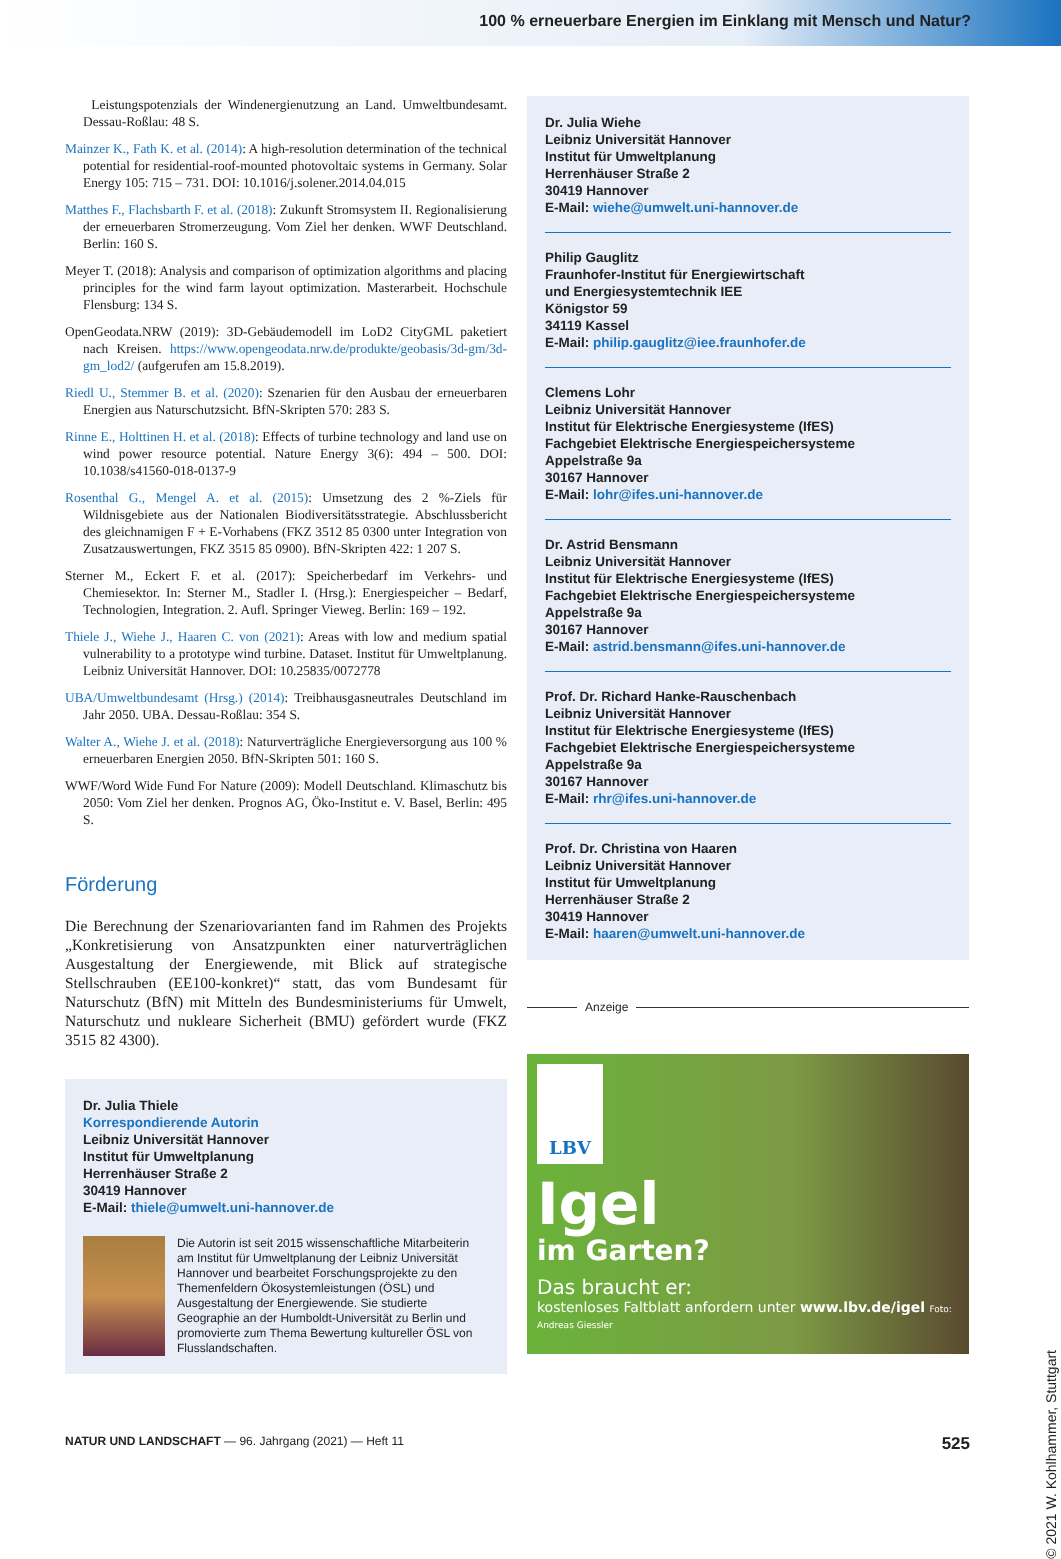100 % erneuerbare Energien im Einklang mit Mensch und Natur?
Leistungspotenzials der Windenergienutzung an Land. Umweltbundesamt. Dessau-Roßlau: 48 S.
Mainzer K., Fath K. et al. (2014): A high-resolution determination of the technical potential for residential-roof-mounted photovoltaic systems in Germany. Solar Energy 105: 715 – 731. DOI: 10.1016/j.solener.2014.04.015
Matthes F., Flachsbarth F. et al. (2018): Zukunft Stromsystem II. Regionalisierung der erneuerbaren Stromerzeugung. Vom Ziel her denken. WWF Deutschland. Berlin: 160 S.
Meyer T. (2018): Analysis and comparison of optimization algorithms and placing principles for the wind farm layout optimization. Masterarbeit. Hochschule Flensburg: 134 S.
OpenGeodata.NRW (2019): 3D-Gebäudemodell im LoD2 CityGML paketiert nach Kreisen. https://www.opengeodata.nrw.de/produkte/geobasis/3d-gm/3d-gm_lod2/ (aufgerufen am 15.8.2019).
Riedl U., Stemmer B. et al. (2020): Szenarien für den Ausbau der erneuerbaren Energien aus Naturschutzsicht. BfN-Skripten 570: 283 S.
Rinne E., Holttinen H. et al. (2018): Effects of turbine technology and land use on wind power resource potential. Nature Energy 3(6): 494 – 500. DOI: 10.1038/s41560-018-0137-9
Rosenthal G., Mengel A. et al. (2015): Umsetzung des 2 %-Ziels für Wildnisgebiete aus der Nationalen Biodiversitätsstrategie. Abschlussbericht des gleichnamigen F + E-Vorhabens (FKZ 3512 85 0300 unter Integration von Zusatzauswertungen, FKZ 3515 85 0900). BfN-Skripten 422: 1 207 S.
Sterner M., Eckert F. et al. (2017): Speicherbedarf im Verkehrs- und Chemiesektor. In: Sterner M., Stadler I. (Hrsg.): Energiespeicher – Bedarf, Technologien, Integration. 2. Aufl. Springer Vieweg. Berlin: 169 – 192.
Thiele J., Wiehe J., Haaren C. von (2021): Areas with low and medium spatial vulnerability to a prototype wind turbine. Dataset. Institut für Umweltplanung. Leibniz Universität Hannover. DOI: 10.25835/0072778
UBA/Umweltbundesamt (Hrsg.) (2014): Treibhausgasneutrales Deutschland im Jahr 2050. UBA. Dessau-Roßlau: 354 S.
Walter A., Wiehe J. et al. (2018): Naturverträgliche Energieversorgung aus 100 % erneuerbaren Energien 2050. BfN-Skripten 501: 160 S.
WWF/Word Wide Fund For Nature (2009): Modell Deutschland. Klimaschutz bis 2050: Vom Ziel her denken. Prognos AG, Öko-Institut e. V. Basel, Berlin: 495 S.
Förderung
Die Berechnung der Szenariovarianten fand im Rahmen des Projekts „Konkretisierung von Ansatzpunkten einer naturverträglichen Ausgestaltung der Energiewende, mit Blick auf strategische Stellschrauben (EE100-konkret)“ statt, das vom Bundesamt für Naturschutz (BfN) mit Mitteln des Bundesministeriums für Umwelt, Naturschutz und nukleare Sicherheit (BMU) gefördert wurde (FKZ 3515 82 4300).
Dr. Julia Thiele
Korrespondierende Autorin
Leibniz Universität Hannover
Institut für Umweltplanung
Herrenhäuser Straße 2
30419 Hannover
E-Mail: thiele@umwelt.uni-hannover.de
Die Autorin ist seit 2015 wissenschaftliche Mitarbeiterin am Institut für Umweltplanung der Leibniz Universität Hannover und bearbeitet Forschungsprojekte zu den Themenfeldern Ökosystemleistungen (ÖSL) und Ausgestaltung der Energiewende. Sie studierte Geographie an der Humboldt-Universität zu Berlin und promovierte zum Thema Bewertung kultureller ÖSL von Flusslandschaften.
Dr. Julia Wiehe
Leibniz Universität Hannover
Institut für Umweltplanung
Herrenhäuser Straße 2
30419 Hannover
E-Mail: wiehe@umwelt.uni-hannover.de
Philip Gauglitz
Fraunhofer-Institut für Energiewirtschaft
und Energiesystemtechnik IEE
Königstor 59
34119 Kassel
E-Mail: philip.gauglitz@iee.fraunhofer.de
Clemens Lohr
Leibniz Universität Hannover
Institut für Elektrische Energiesysteme (IfES)
Fachgebiet Elektrische Energiespeichersysteme
Appelstraße 9a
30167 Hannover
E-Mail: lohr@ifes.uni-hannover.de
Dr. Astrid Bensmann
Leibniz Universität Hannover
Institut für Elektrische Energiesysteme (IfES)
Fachgebiet Elektrische Energiespeichersysteme
Appelstraße 9a
30167 Hannover
E-Mail: astrid.bensmann@ifes.uni-hannover.de
Prof. Dr. Richard Hanke-Rauschenbach
Leibniz Universität Hannover
Institut für Elektrische Energiesysteme (IfES)
Fachgebiet Elektrische Energiespeichersysteme
Appelstraße 9a
30167 Hannover
E-Mail: rhr@ifes.uni-hannover.de
Prof. Dr. Christina von Haaren
Leibniz Universität Hannover
Institut für Umweltplanung
Herrenhäuser Straße 2
30419 Hannover
E-Mail: haaren@umwelt.uni-hannover.de
Anzeige
LBV
Igel
im Garten?
Das braucht er:
kostenloses Faltblatt anfordern unter www.lbv.de/igel Foto: Andreas Giessler
NATUR UND LANDSCHAFT — 96. Jahrgang (2021) — Heft 11 525
© 2021 W. Kohlhammer, Stuttgart